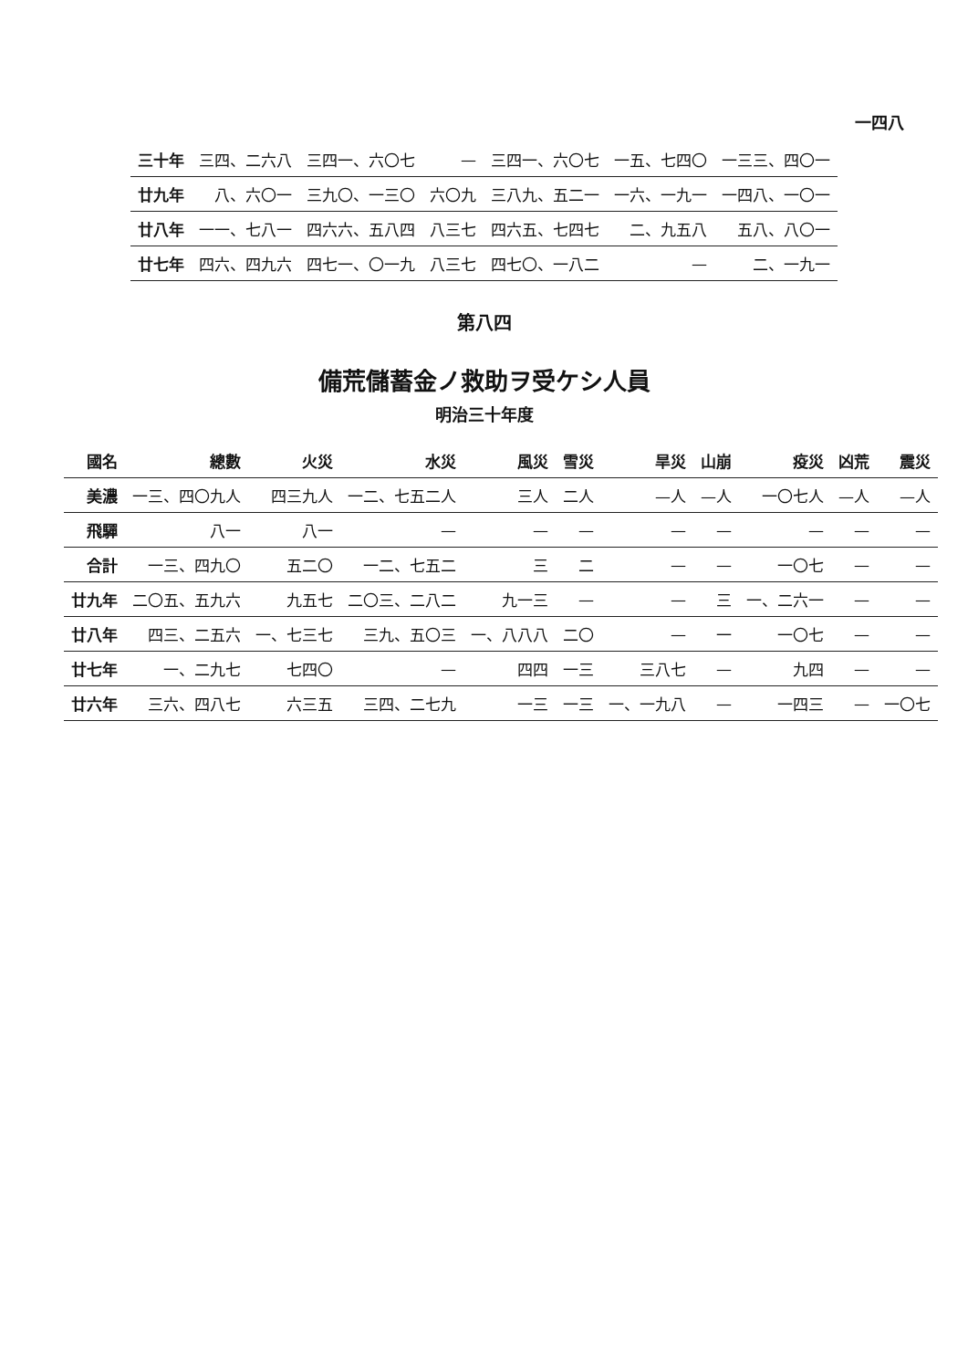一四八
| 三十年 | 三四、二六八 | 三四一、六〇七 | — | 三四一、六〇七 | 一五、七四〇 | 一三三、四〇一 |
| 廿九年 | 八、六〇一 | 三九〇、一三〇 | 六〇九 | 三八九、五二一 | 一六、一九一 | 一四八、一〇一 |
| 廿八年 | 一一、七八一 | 四六六、五八四 | 八三七 | 四六五、七四七 | 二、九五八 | 五八、八〇一 |
| 廿七年 | 四六、四九六 | 四七一、〇一九 | 八三七 | 四七〇、一八二 | — | 二、一九一 |
第八四
備荒儲蓄金ノ救助ヲ受ケシ人員
明治三十年度
| 國名 | 總數 | 火災 | 水災 | 風災 | 雪災 | 旱災 | 山崩 | 疫災 | 凶荒 | 震災 |
| --- | --- | --- | --- | --- | --- | --- | --- | --- | --- | --- |
| 美濃 | 一三、四〇九人 | 四三九人 | 一二、七五二人 | 三人 | 二人 | —人 | —人 | 一〇七人 | —人 | —人 |
| 飛驒 | 八一 | 八一 | — | — | — | — | — | — | — | — |
| 合計 | 一三、四九〇 | 五二〇 | 一二、七五二 | 三 | 二 | — | — | 一〇七 | — | — |
| 廿九年 | 二〇五、五九六 | 九五七 | 二〇三、二八二 | 九一三 | — | — | 三 | 一、二六一 | — | — |
| 廿八年 | 四三、二五六 | 一、七三七 | 三九、五〇三 | 一、八八八 | 二〇 | — | 一 | 一〇七 | — | — |
| 廿七年 | 一、二九七 | 七四〇 | — | 四四 | 一三 | 三八七 | — | 九四 | — | — |
| 廿六年 | 三六、四八七 | 六三五 | 三四、二七九 | 一三 | 一三 | 一、一九八 | — | 一四三 | — | 一〇七 |